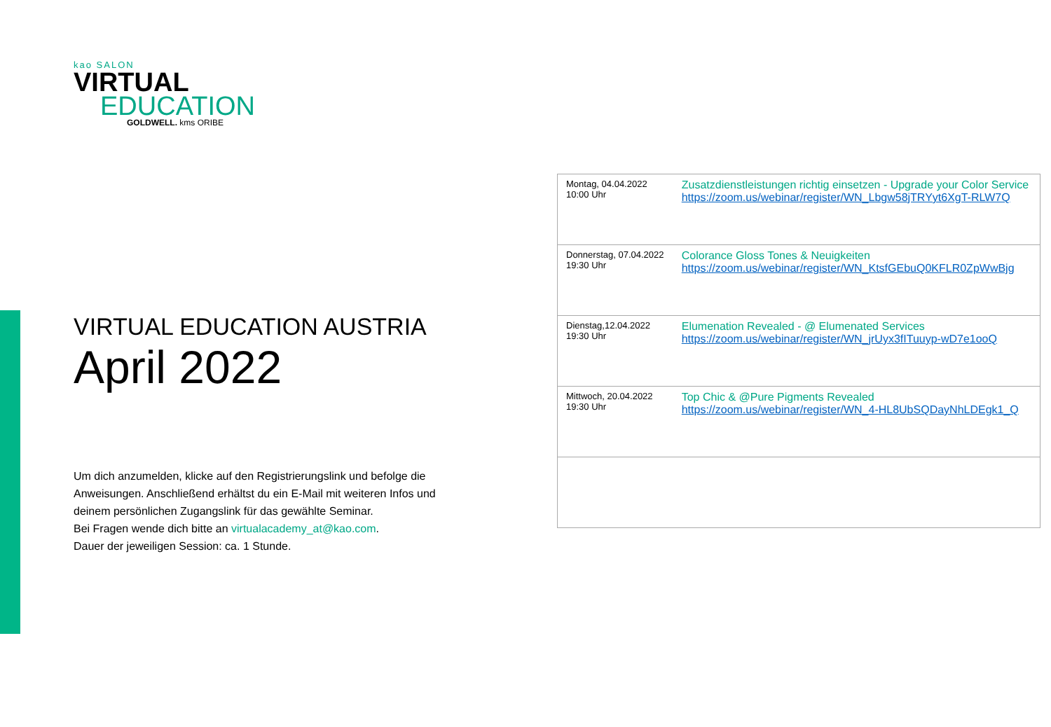kao SALON
VIRTUAL
EDUCATION
GOLDWELL. kms ORIBE
VIRTUAL EDUCATION AUSTRIA
April 2022
Um dich anzumelden, klicke auf den Registrierungslink und befolge die Anweisungen. Anschließend erhältst du ein E-Mail mit weiteren Infos und deinem persönlichen Zugangslink für das gewählte Seminar.
Bei Fragen wende dich bitte an virtualacademy_at@kao.com.
Dauer der jeweiligen Session: ca. 1 Stunde.
| Montag, 04.04.2022 10:00 Uhr | Zusatzdienstleistungen richtig einsetzen - Upgrade your Color Service https://zoom.us/webinar/register/WN_Lbgw58jTRYyt6XgT-RLW7Q |
| Donnerstag, 07.04.2022 19:30 Uhr | Colorance Gloss Tones & Neuigkeiten https://zoom.us/webinar/register/WN_KtsfGEbuQ0KFLR0ZpWwBjg |
| Dienstag,12.04.2022 19:30 Uhr | Elumenation Revealed - @ Elumenated Services https://zoom.us/webinar/register/WN_jrUyx3fITuuyp-wD7e1ooQ |
| Mittwoch, 20.04.2022 19:30 Uhr | Top Chic & @Pure Pigments Revealed https://zoom.us/webinar/register/WN_4-HL8UbSQDayNhLDEgk1_Q |